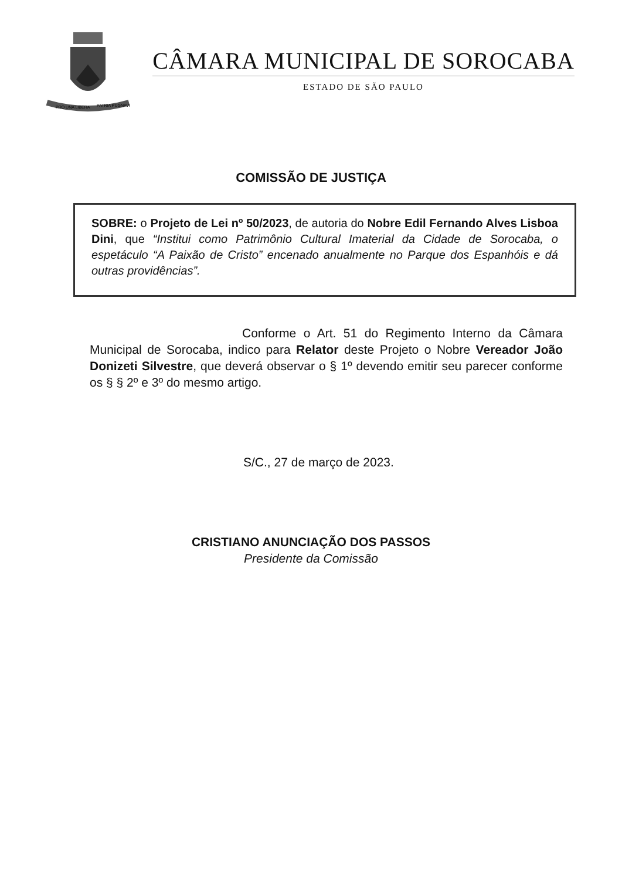PRO UNA LIBERA
PATRIA PUGNAVI
CÂMARA MUNICIPAL DE SOROCABA
ESTADO DE SÃO PAULO
COMISSÃO DE JUSTIÇA
SOBRE: o Projeto de Lei nº 50/2023, de autoria do Nobre Edil Fernando Alves Lisboa Dini, que “Institui como Patrimônio Cultural Imaterial da Cidade de Sorocaba, o espetáculo “A Paixão de Cristo” encenado anualmente no Parque dos Espanhóis e dá outras providências”.
Conforme o Art. 51 do Regimento Interno da Câmara Municipal de Sorocaba, indico para Relator deste Projeto o Nobre Vereador João Donizeti Silvestre, que deverá observar o § 1º devendo emitir seu parecer conforme os § § 2º e 3º do mesmo artigo.
S/C., 27 de março de 2023.
CRISTIANO ANUNCIAÇÃO DOS PASSOS
Presidente da Comissão